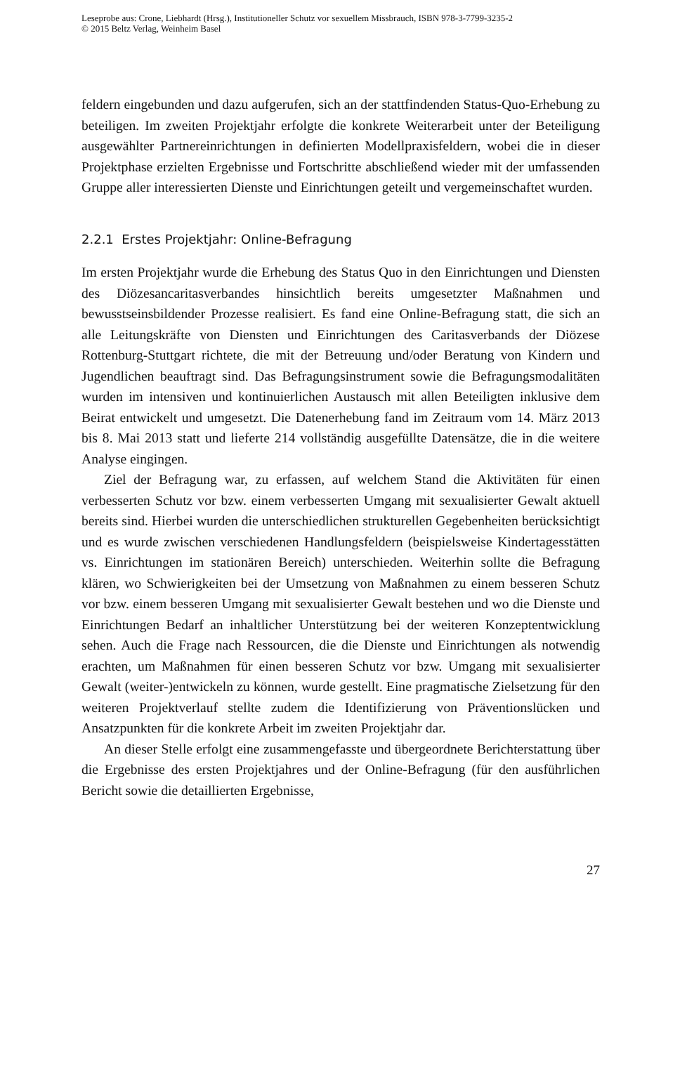Leseprobe aus: Crone, Liebhardt (Hrsg.), Institutioneller Schutz vor sexuellem Missbrauch, ISBN 978-3-7799-3235-2
© 2015 Beltz Verlag, Weinheim Basel
feldern eingebunden und dazu aufgerufen, sich an der stattfindenden Status-Quo-Erhebung zu beteiligen. Im zweiten Projektjahr erfolgte die konkrete Weiterarbeit unter der Beteiligung ausgewählter Partnereinrichtungen in definierten Modellpraxisfeldern, wobei die in dieser Projektphase erzielten Ergebnisse und Fortschritte abschließend wieder mit der umfassenden Gruppe aller interessierten Dienste und Einrichtungen geteilt und vergemeinschaftet wurden.
2.2.1 Erstes Projektjahr: Online-Befragung
Im ersten Projektjahr wurde die Erhebung des Status Quo in den Einrichtungen und Diensten des Diözesancaritasverbandes hinsichtlich bereits umgesetzter Maßnahmen und bewusstseinsbildender Prozesse realisiert. Es fand eine Online-Befragung statt, die sich an alle Leitungskräfte von Diensten und Einrichtungen des Caritasverbands der Diözese Rottenburg-Stuttgart richtete, die mit der Betreuung und/oder Beratung von Kindern und Jugendlichen beauftragt sind. Das Befragungsinstrument sowie die Befragungsmodalitäten wurden im intensiven und kontinuierlichen Austausch mit allen Beteiligten inklusive dem Beirat entwickelt und umgesetzt. Die Datenerhebung fand im Zeitraum vom 14. März 2013 bis 8. Mai 2013 statt und lieferte 214 vollständig ausgefüllte Datensätze, die in die weitere Analyse eingingen.
Ziel der Befragung war, zu erfassen, auf welchem Stand die Aktivitäten für einen verbesserten Schutz vor bzw. einem verbesserten Umgang mit sexualisierter Gewalt aktuell bereits sind. Hierbei wurden die unterschiedlichen strukturellen Gegebenheiten berücksichtigt und es wurde zwischen verschiedenen Handlungsfeldern (beispielsweise Kindertagesstätten vs. Einrichtungen im stationären Bereich) unterschieden. Weiterhin sollte die Befragung klären, wo Schwierigkeiten bei der Umsetzung von Maßnahmen zu einem besseren Schutz vor bzw. einem besseren Umgang mit sexualisierter Gewalt bestehen und wo die Dienste und Einrichtungen Bedarf an inhaltlicher Unterstützung bei der weiteren Konzeptentwicklung sehen. Auch die Frage nach Ressourcen, die die Dienste und Einrichtungen als notwendig erachten, um Maßnahmen für einen besseren Schutz vor bzw. Umgang mit sexualisierter Gewalt (weiter-)entwickeln zu können, wurde gestellt. Eine pragmatische Zielsetzung für den weiteren Projektverlauf stellte zudem die Identifizierung von Präventionslücken und Ansatzpunkten für die konkrete Arbeit im zweiten Projektjahr dar.
An dieser Stelle erfolgt eine zusammengefasste und übergeordnete Berichterstattung über die Ergebnisse des ersten Projektjahres und der Online-Befragung (für den ausführlichen Bericht sowie die detaillierten Ergebnisse,
27